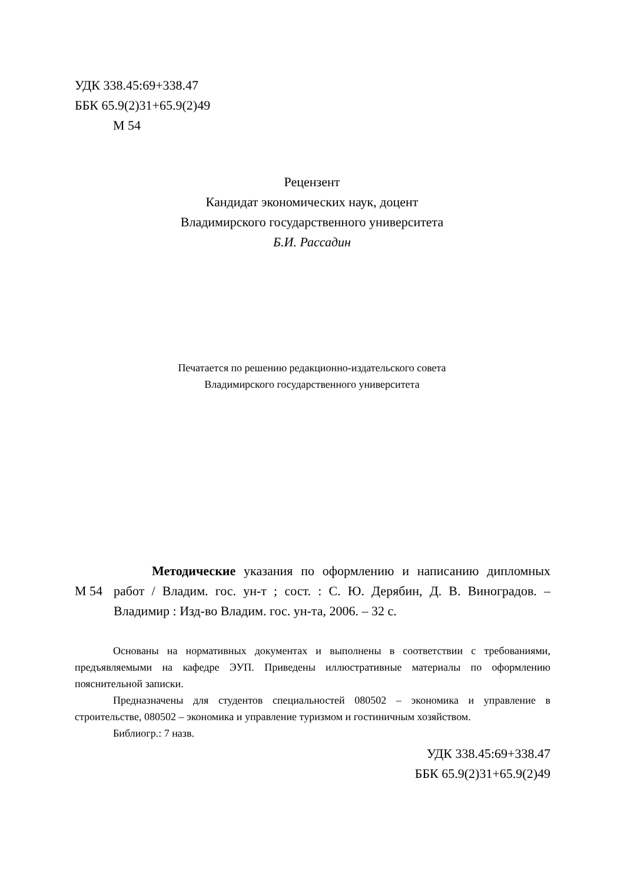УДК 338.45:69+338.47
ББК 65.9(2)31+65.9(2)49
М 54
Рецензент
Кандидат экономических наук, доцент
Владимирского государственного университета
Б.И. Рассадин
Печатается по решению редакционно-издательского совета
Владимирского государственного университета
М 54
Методические указания по оформлению и написанию дипломных работ / Владим. гос. ун-т ; сост. : С. Ю. Дерябин, Д. В. Виноградов. – Владимир : Изд-во Владим. гос. ун-та, 2006. – 32 с.
Основаны на нормативных документах и выполнены в соответствии с требованиями, предъявляемыми на кафедре ЭУП. Приведены иллюстративные материалы по оформлению пояснительной записки.
Предназначены для студентов специальностей 080502 – экономика и управление в строительстве, 080502 – экономика и управление туризмом и гостиничным хозяйством.
Библиогр.: 7 назв.
УДК 338.45:69+338.47
ББК 65.9(2)31+65.9(2)49